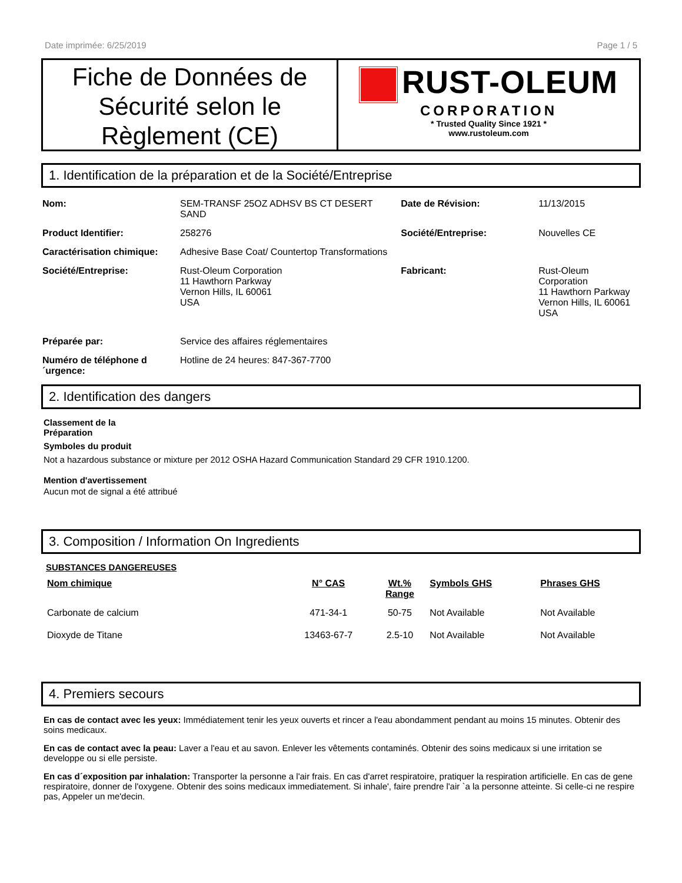Date imprimée: 6/25/2019 Page 1 / 5
Fiche de Données de Sécurité selon le Règlement (CE)
RUST-OLEUM
CORPORATION
* Trusted Quality Since 1921 *
www.rustoleum.com
1. Identification de la préparation et de la Société/Entreprise
| Nom: | SEM-TRANSF 25OZ ADHSV BS CT DESERT SAND | Date de Révision: | 11/13/2015 |
| Product Identifier: | 258276 | Société/Entreprise: | Nouvelles CE |
| Caractérisation chimique: | Adhesive Base Coat/ Countertop Transformations | | |
| Société/Entreprise: | Rust-Oleum Corporation 11 Hawthorn Parkway Vernon Hills, IL 60061 USA | Fabricant: | Rust-Oleum Corporation 11 Hawthorn Parkway Vernon Hills, IL 60061 USA |
| Préparée par: | Service des affaires réglementaires | | |
| Numéro de téléphone d ´urgence: | Hotline de 24 heures: 847-367-7700 | | |
2. Identification des dangers
Classement de la
Préparation
Symboles du produit
Not a hazardous substance or mixture per 2012 OSHA Hazard Communication Standard 29 CFR 1910.1200.
Mention d'avertissement
Aucun mot de signal a été attribué
3. Composition / Information On Ingredients
SUBSTANCES DANGEREUSES
| Nom chimique | N° CAS | Wt.% Range | Symbols GHS | Phrases GHS |
| --- | --- | --- | --- | --- |
| Carbonate de calcium | 471-34-1 | 50-75 | Not Available | Not Available |
| Dioxyde de Titane | 13463-67-7 | 2.5-10 | Not Available | Not Available |
4. Premiers secours
En cas de contact avec les yeux: Immédiatement tenir les yeux ouverts et rincer a l'eau abondamment pendant au moins 15 minutes. Obtenir des soins medicaux.
En cas de contact avec la peau: Laver a l'eau et au savon. Enlever les vêtements contaminés. Obtenir des soins medicaux si une irritation se developpe ou si elle persiste.
En cas d´exposition par inhalation: Transporter la personne a l'air frais. En cas d'arret respiratoire, pratiquer la respiration artificielle. En cas de gene respiratoire, donner de l'oxygene. Obtenir des soins medicaux immediatement. Si inhale', faire prendre l'air `a la personne atteinte. Si celle-ci ne respire pas, Appeler un me'decin.